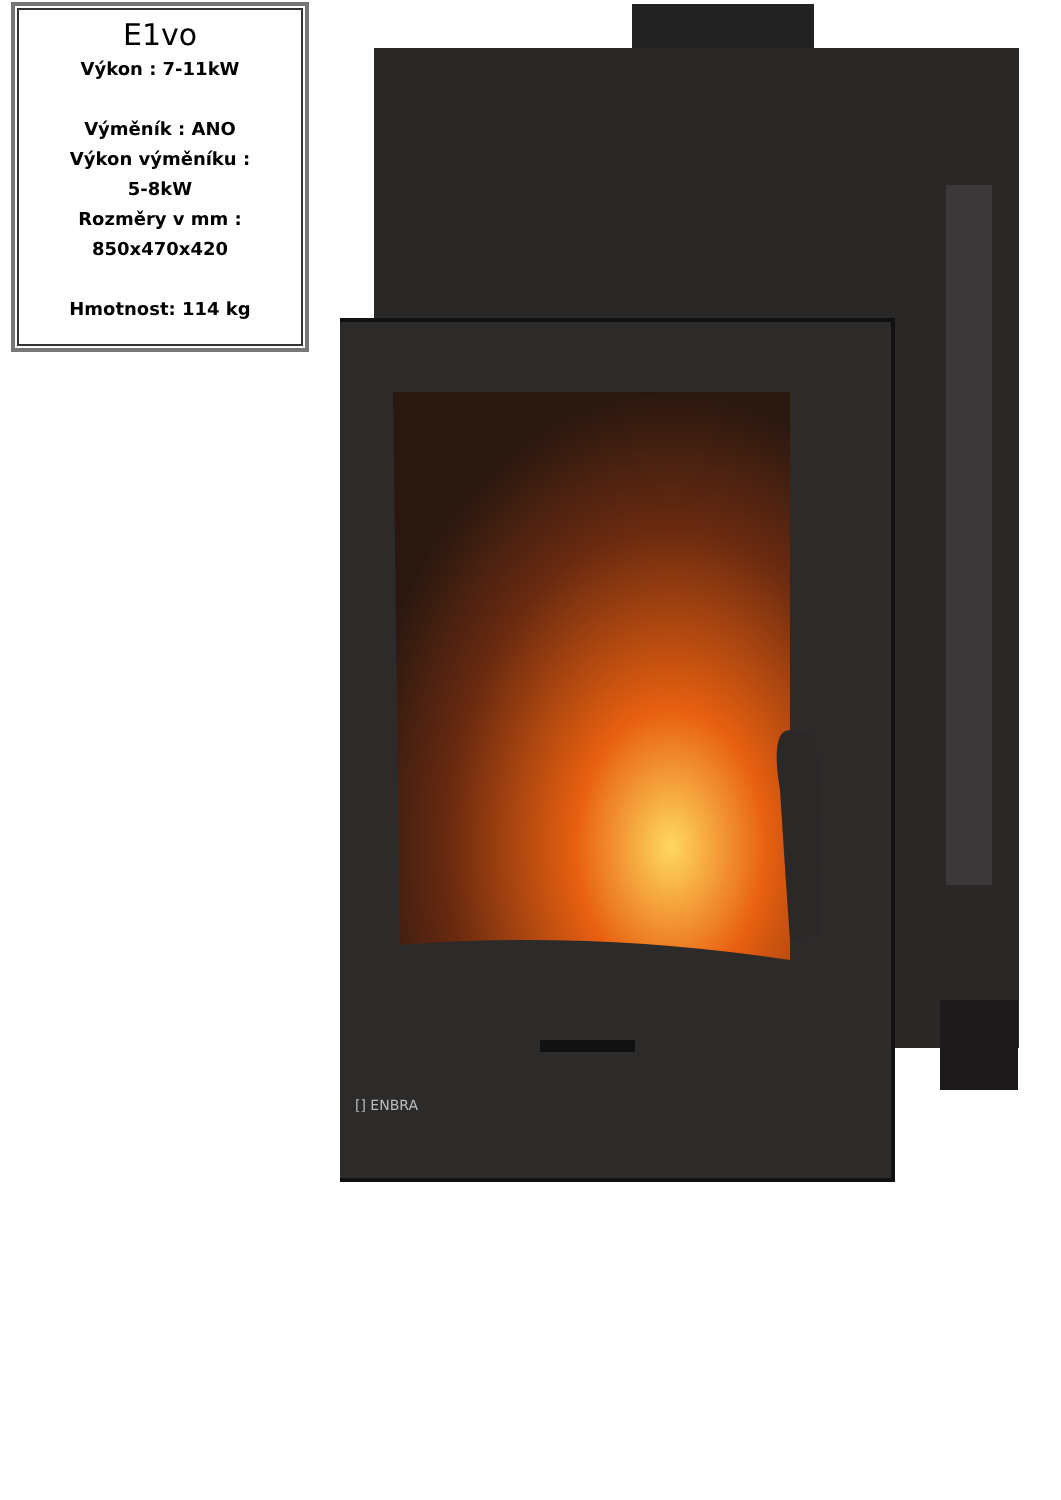E1vo
Výkon : 7-11kW
Výměník : ANO
Výkon výměníku :
5-8kW
Rozměry v mm :
850x470x420
Hmotnost: 114 kg
[] ENBRA